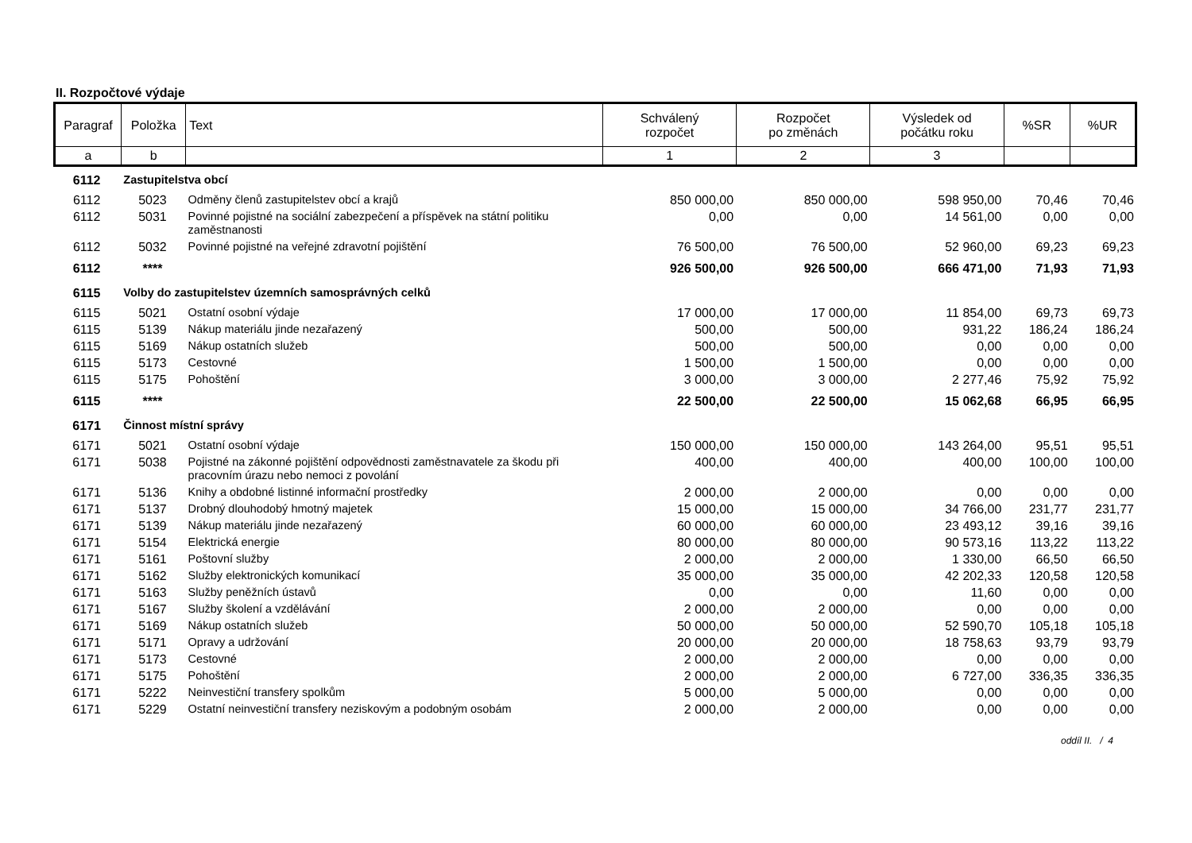II. Rozpočtové výdaje
| Paragraf | Položka | Text | Schválený rozpočet | Rozpočet po změnách | Výsledek od počátku roku | %SR | %UR |
| --- | --- | --- | --- | --- | --- | --- | --- |
| a | b | | 1 | 2 | 3 | | |
| 6112 | Zastupitelstva obcí | | | | | | |
| 6112 | 5023 | Odměny členů zastupitelstev obcí a krajů | 850 000,00 | 850 000,00 | 598 950,00 | 70,46 | 70,46 |
| 6112 | 5031 | Povinné pojistné na sociální zabezpečení a příspěvek na státní politiku zaměstnanosti | 0,00 | 0,00 | 14 561,00 | 0,00 | 0,00 |
| 6112 | 5032 | Povinné pojistné na veřejné zdravotní pojištění | 76 500,00 | 76 500,00 | 52 960,00 | 69,23 | 69,23 |
| 6112 | **** | | 926 500,00 | 926 500,00 | 666 471,00 | 71,93 | 71,93 |
| 6115 | Volby do zastupitelstev územních samosprávných celků | | | | | | |
| 6115 | 5021 | Ostatní osobní výdaje | 17 000,00 | 17 000,00 | 11 854,00 | 69,73 | 69,73 |
| 6115 | 5139 | Nákup materiálu jinde nezařazený | 500,00 | 500,00 | 931,22 | 186,24 | 186,24 |
| 6115 | 5169 | Nákup ostatních služeb | 500,00 | 500,00 | 0,00 | 0,00 | 0,00 |
| 6115 | 5173 | Cestovné | 1 500,00 | 1 500,00 | 0,00 | 0,00 | 0,00 |
| 6115 | 5175 | Pohoštění | 3 000,00 | 3 000,00 | 2 277,46 | 75,92 | 75,92 |
| 6115 | **** | | 22 500,00 | 22 500,00 | 15 062,68 | 66,95 | 66,95 |
| 6171 | Činnost místní správy | | | | | | |
| 6171 | 5021 | Ostatní osobní výdaje | 150 000,00 | 150 000,00 | 143 264,00 | 95,51 | 95,51 |
| 6171 | 5038 | Pojistné na zákonné pojištění odpovědnosti zaměstnavatele za škodu při pracovním úrazu nebo nemoci z povolání | 400,00 | 400,00 | 400,00 | 100,00 | 100,00 |
| 6171 | 5136 | Knihy a obdobné listinné informační prostředky | 2 000,00 | 2 000,00 | 0,00 | 0,00 | 0,00 |
| 6171 | 5137 | Drobný dlouhodobý hmotný majetek | 15 000,00 | 15 000,00 | 34 766,00 | 231,77 | 231,77 |
| 6171 | 5139 | Nákup materiálu jinde nezařazený | 60 000,00 | 60 000,00 | 23 493,12 | 39,16 | 39,16 |
| 6171 | 5154 | Elektrická energie | 80 000,00 | 80 000,00 | 90 573,16 | 113,22 | 113,22 |
| 6171 | 5161 | Poštovní služby | 2 000,00 | 2 000,00 | 1 330,00 | 66,50 | 66,50 |
| 6171 | 5162 | Služby elektronických komunikací | 35 000,00 | 35 000,00 | 42 202,33 | 120,58 | 120,58 |
| 6171 | 5163 | Služby peněžních ústavů | 0,00 | 0,00 | 11,60 | 0,00 | 0,00 |
| 6171 | 5167 | Služby školení a vzdělávání | 2 000,00 | 2 000,00 | 0,00 | 0,00 | 0,00 |
| 6171 | 5169 | Nákup ostatních služeb | 50 000,00 | 50 000,00 | 52 590,70 | 105,18 | 105,18 |
| 6171 | 5171 | Opravy a udržování | 20 000,00 | 20 000,00 | 18 758,63 | 93,79 | 93,79 |
| 6171 | 5173 | Cestovné | 2 000,00 | 2 000,00 | 0,00 | 0,00 | 0,00 |
| 6171 | 5175 | Pohoštění | 2 000,00 | 2 000,00 | 6 727,00 | 336,35 | 336,35 |
| 6171 | 5222 | Neinvestiční transfery spolkům | 5 000,00 | 5 000,00 | 0,00 | 0,00 | 0,00 |
| 6171 | 5229 | Ostatní neinvestiční transfery neziskovým a podobným osobám | 2 000,00 | 2 000,00 | 0,00 | 0,00 | 0,00 |
oddíl II. / 4